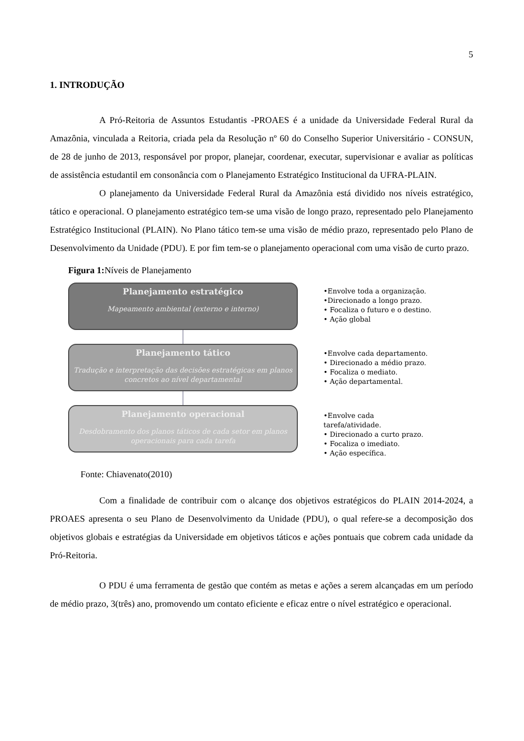5
1. INTRODUÇÃO
A Pró-Reitoria de Assuntos Estudantis -PROAES é a unidade da Universidade Federal Rural da Amazônia, vinculada a Reitoria, criada pela da Resolução nº 60 do Conselho Superior Universitário - CONSUN, de 28 de junho de 2013, responsável por propor, planejar, coordenar, executar, supervisionar e avaliar as políticas de assistência estudantil em consonância com o Planejamento Estratégico Institucional da UFRA-PLAIN.
O planejamento da Universidade Federal Rural da Amazônia está dividido nos níveis estratégico, tático e operacional. O planejamento estratégico tem-se uma visão de longo prazo, representado pelo Planejamento Estratégico Institucional (PLAIN). No Plano tático tem-se uma visão de médio prazo, representado pelo Plano de Desenvolvimento da Unidade (PDU). E por fim tem-se o planejamento operacional com uma visão de curto prazo.
Figura 1: Níveis de Planejamento
Planejamento estratégico
Mapeamento ambiental (externo e interno)
Planejamento tático
Tradução e interpretação das decisões estratégicas em planos concretos ao nível departamental
Planejamento operacional
Desdobramento dos planos táticos de cada setor em planos operacionais para cada tarefa
•Envolve toda a organização.
•Direcionado a longo prazo.
• Focaliza o futuro e o destino.
• Ação global
•Envolve cada departamento.
• Direcionado a médio prazo.
• Focaliza o mediato.
• Ação departamental.
•Envolve cada
tarefa/atividade.
• Direcionado a curto prazo.
• Focaliza o imediato.
• Ação específica.
Fonte: Chiavenato(2010)
Com a finalidade de contribuir com o alcançe dos objetivos estratégicos do PLAIN 2014-2024, a PROAES apresenta o seu Plano de Desenvolvimento da Unidade (PDU), o qual refere-se a decomposição dos objetivos globais e estratégias da Universidade em objetivos táticos e ações pontuais que cobrem cada unidade da Pró-Reitoria.
O PDU é uma ferramenta de gestão que contém as metas e ações a serem alcançadas em um período de médio prazo, 3(três) ano, promovendo um contato eficiente e eficaz entre o nível estratégico e operacional.